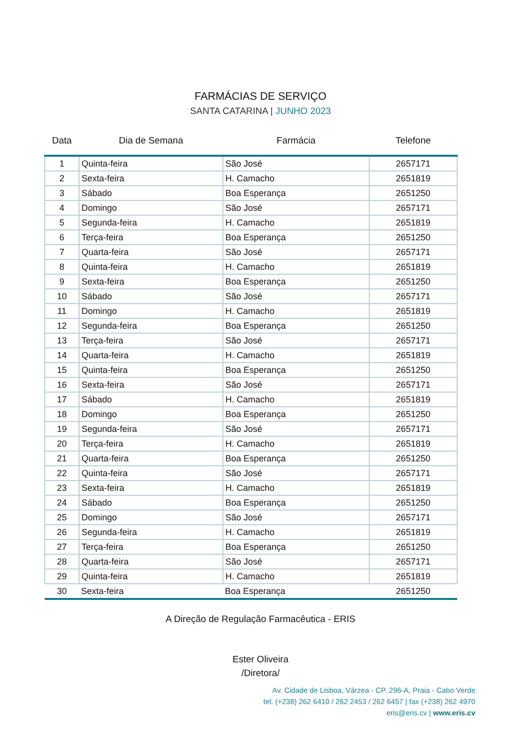FARMÁCIAS DE SERVIÇO
SANTA CATARINA | JUNHO 2023
| Data | Dia de Semana | Farmácia | Telefone |
| --- | --- | --- | --- |
| 1 | Quinta-feira | São José | 2657171 |
| 2 | Sexta-feira | H. Camacho | 2651819 |
| 3 | Sábado | Boa Esperança | 2651250 |
| 4 | Domingo | São José | 2657171 |
| 5 | Segunda-feira | H. Camacho | 2651819 |
| 6 | Terça-feira | Boa Esperança | 2651250 |
| 7 | Quarta-feira | São José | 2657171 |
| 8 | Quinta-feira | H. Camacho | 2651819 |
| 9 | Sexta-feira | Boa Esperança | 2651250 |
| 10 | Sábado | São José | 2657171 |
| 11 | Domingo | H. Camacho | 2651819 |
| 12 | Segunda-feira | Boa Esperança | 2651250 |
| 13 | Terça-feira | São José | 2657171 |
| 14 | Quarta-feira | H. Camacho | 2651819 |
| 15 | Quinta-feira | Boa Esperança | 2651250 |
| 16 | Sexta-feira | São José | 2657171 |
| 17 | Sábado | H. Camacho | 2651819 |
| 18 | Domingo | Boa Esperança | 2651250 |
| 19 | Segunda-feira | São José | 2657171 |
| 20 | Terça-feira | H. Camacho | 2651819 |
| 21 | Quarta-feira | Boa Esperança | 2651250 |
| 22 | Quinta-feira | São José | 2657171 |
| 23 | Sexta-feira | H. Camacho | 2651819 |
| 24 | Sábado | Boa Esperança | 2651250 |
| 25 | Domingo | São José | 2657171 |
| 26 | Segunda-feira | H. Camacho | 2651819 |
| 27 | Terça-feira | Boa Esperança | 2651250 |
| 28 | Quarta-feira | São José | 2657171 |
| 29 | Quinta-feira | H. Camacho | 2651819 |
| 30 | Sexta-feira | Boa Esperança | 2651250 |
A Direção de Regulação Farmacêutica - ERIS
Ester Oliveira
/Diretora/
Av. Cidade de Lisboa, Várzea - CP. 296-A, Praia - Cabo Verde
tel. (+238) 262 6410 / 262 2453 / 262 6457 | fax (+238) 262 4970
eris@eris.cv | www.eris.cv